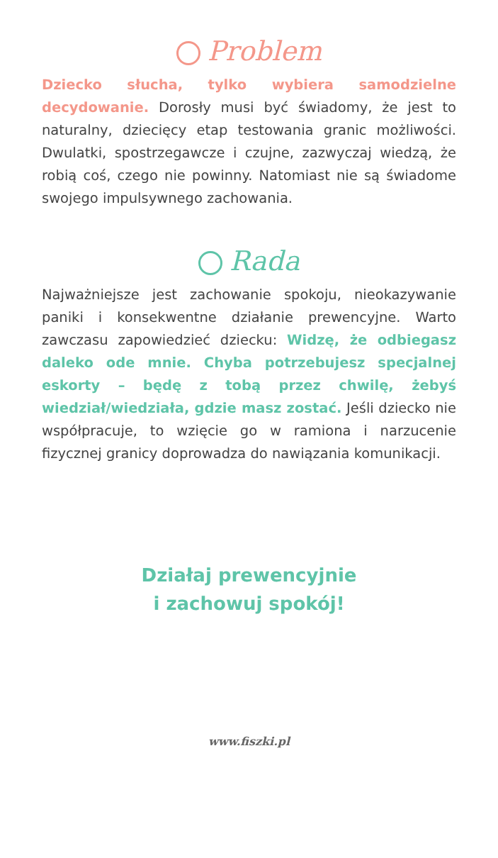Problem
Dziecko słucha, tylko wybiera samodzielne decydowanie. Dorosły musi być świadomy, że jest to naturalny, dziecięcy etap testowania granic możliwości. Dwulatki, spostrzegawcze i czujne, zazwyczaj wiedzą, że robią coś, czego nie powinny. Natomiast nie są świadome swojego impulsywnego zachowania.
Rada
Najważniejsze jest zachowanie spokoju, nieokazywanie paniki i konsekwentne działanie prewencyjne. Warto zawczasu zapowiedzieć dziecku: Widzę, że odbiegasz daleko ode mnie. Chyba potrzebujesz specjalnej eskorty – będę z tobą przez chwilę, żebyś wiedział/wiedziała, gdzie masz zostać. Jeśli dziecko nie współpracuje, to wzięcie go w ramiona i narzucenie fizycznej granicy doprowadza do nawiązania komunikacji.
Działaj prewencyjnie
i zachowuj spokój!
www.fiszki.pl